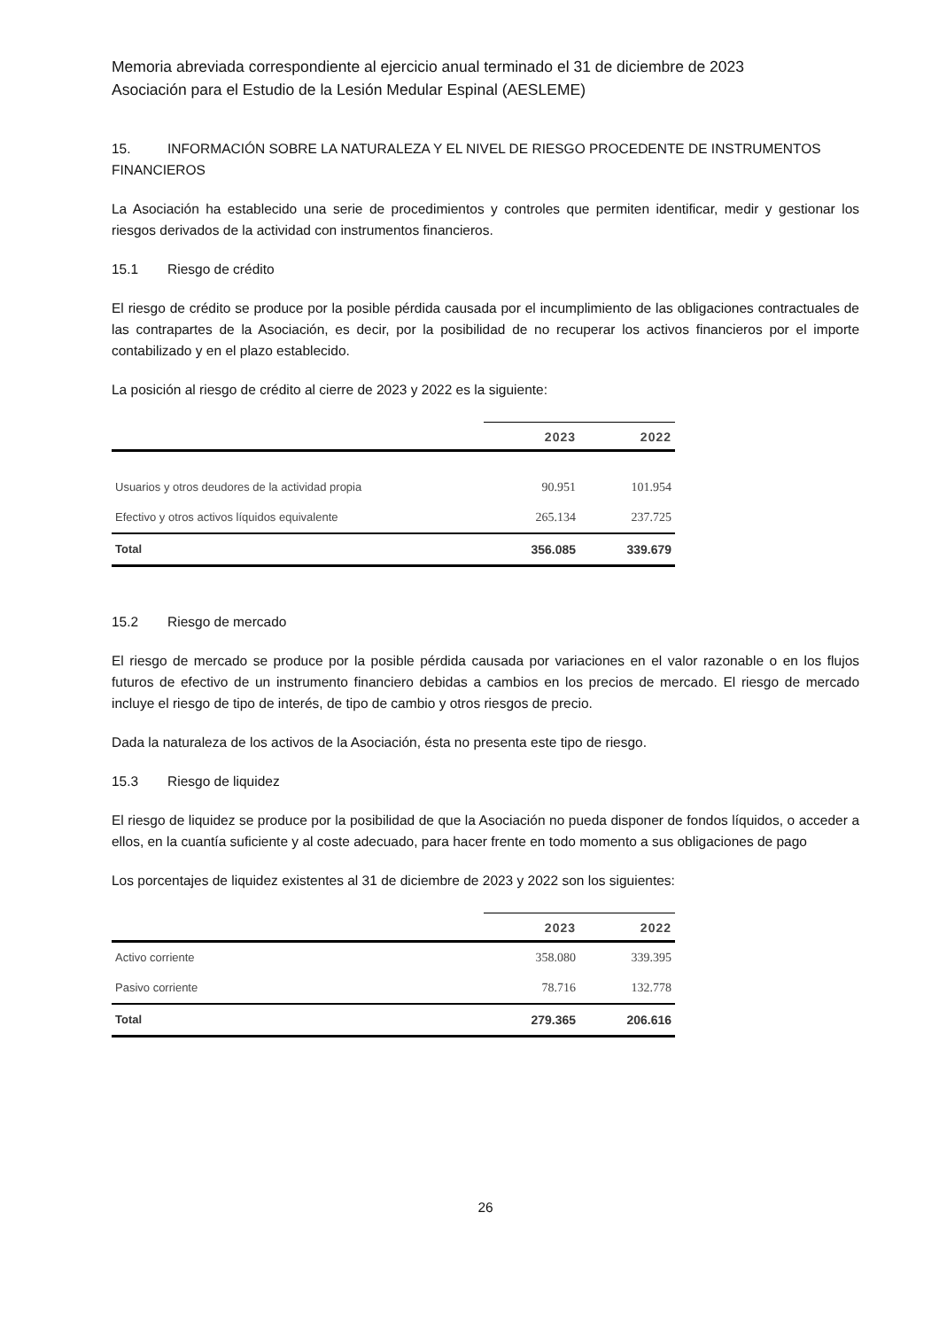Memoria abreviada correspondiente al ejercicio anual terminado el 31 de diciembre de 2023
Asociación para el Estudio de la Lesión Medular Espinal (AESLEME)
15. INFORMACIÓN SOBRE LA NATURALEZA Y EL NIVEL DE RIESGO PROCEDENTE DE INSTRUMENTOS FINANCIEROS
La Asociación ha establecido una serie de procedimientos y controles que permiten identificar, medir y gestionar los riesgos derivados de la actividad con instrumentos financieros.
15.1 Riesgo de crédito
El riesgo de crédito se produce por la posible pérdida causada por el incumplimiento de las obligaciones contractuales de las contrapartes de la Asociación, es decir, por la posibilidad de no recuperar los activos financieros por el importe contabilizado y en el plazo establecido.
La posición al riesgo de crédito al cierre de 2023 y 2022 es la siguiente:
| | 2023 | 2022 |
| --- | --- | --- |
| Usuarios y otros deudores de la actividad propia | 90.951 | 101.954 |
| Efectivo y otros activos líquidos equivalente | 265.134 | 237.725 |
| Total | 356.085 | 339.679 |
15.2 Riesgo de mercado
El riesgo de mercado se produce por la posible pérdida causada por variaciones en el valor razonable o en los flujos futuros de efectivo de un instrumento financiero debidas a cambios en los precios de mercado. El riesgo de mercado incluye el riesgo de tipo de interés, de tipo de cambio y otros riesgos de precio.
Dada la naturaleza de los activos de la Asociación, ésta no presenta este tipo de riesgo.
15.3 Riesgo de liquidez
El riesgo de liquidez se produce por la posibilidad de que la Asociación no pueda disponer de fondos líquidos, o acceder a ellos, en la cuantía suficiente y al coste adecuado, para hacer frente en todo momento a sus obligaciones de pago
Los porcentajes de liquidez existentes al 31 de diciembre de 2023 y 2022 son los siguientes:
| | 2023 | 2022 |
| --- | --- | --- |
| Activo corriente | 358.080 | 339.395 |
| Pasivo corriente | 78.716 | 132.778 |
| Total | 279.365 | 206.616 |
26